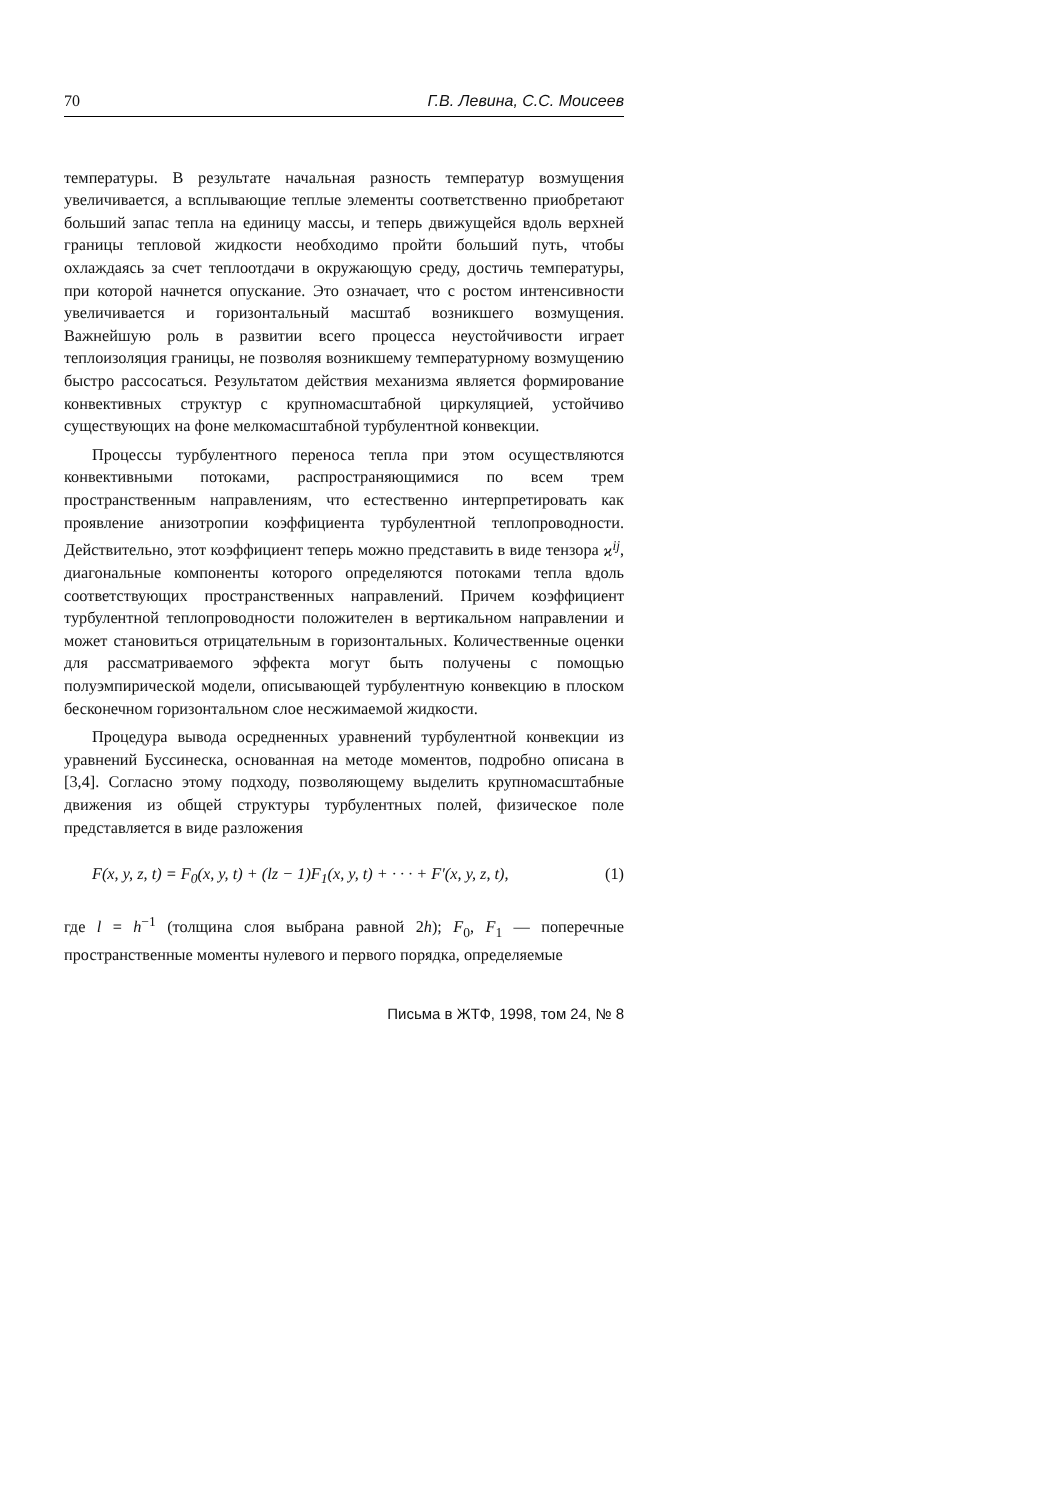70 Г.В. Левина, С.С. Моисеев
температуры. В результате начальная разность температур возмущения увеличивается, а всплывающие теплые элементы соответственно приобретают больший запас тепла на единицу массы, и теперь движущейся вдоль верхней границы тепловой жидкости необходимо пройти больший путь, чтобы охлаждаясь за счет теплоотдачи в окружающую среду, достичь температуры, при которой начнется опускание. Это означает, что с ростом интенсивности увеличивается и горизонтальный масштаб возникшего возмущения. Важнейшую роль в развитии всего процесса неустойчивости играет теплоизоляция границы, не позволяя возникшему температурному возмущению быстро рассосаться. Результатом действия механизма является формирование конвективных структур с крупномасштабной циркуляцией, устойчиво существующих на фоне мелкомасштабной турбулентной конвекции.
Процессы турбулентного переноса тепла при этом осуществляются конвективными потоками, распространяющимися по всем трем пространственным направлениям, что естественно интерпретировать как проявление анизотропии коэффициента турбулентной теплопроводности. Действительно, этот коэффициент теперь можно представить в виде тензора ϰ<sup>ij</sup>, диагональные компоненты которого определяются потоками тепла вдоль соответствующих пространственных направлений. Причем коэффициент турбулентной теплопроводности положителен в вертикальном направлении и может становиться отрицательным в горизонтальных. Количественные оценки для рассматриваемого эффекта могут быть получены с помощью полуэмпирической модели, описывающей турбулентную конвекцию в плоском бесконечном горизонтальном слое несжимаемой жидкости.
Процедура вывода осредненных уравнений турбулентной конвекции из уравнений Буссинеска, основанная на методе моментов, подробно описана в [3,4]. Согласно этому подходу, позволяющему выделить крупномасштабные движения из общей структуры турбулентных полей, физическое поле представляется в виде разложения
F(x, y, z, t) = F<sub>0</sub>(x, y, t) + (lz − 1)F<sub>1</sub>(x, y, t) + · · · + F′(x, y, z, t), (1)
где l = h<sup>−1</sup> (толщина слоя выбрана равной 2h); F<sub>0</sub>, F<sub>1</sub> — поперечные пространственные моменты нулевого и первого порядка, определяемые
Письма в ЖТФ, 1998, том 24, № 8